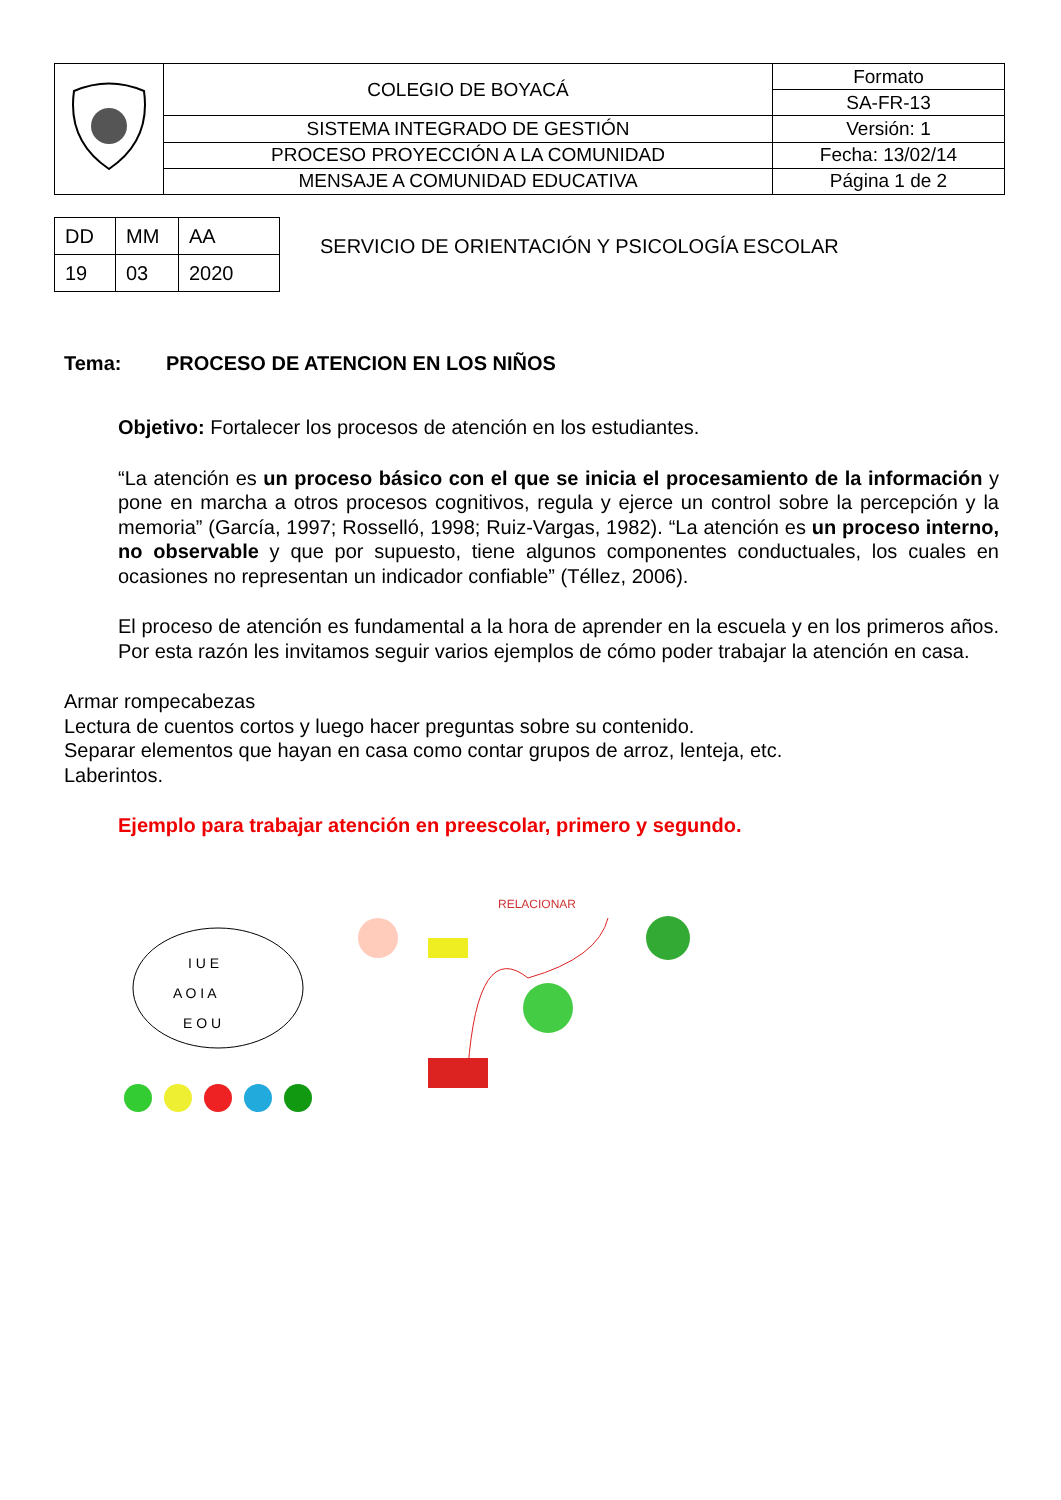| | COLEGIO DE BOYACÁ | Formato |
| | | SA-FR-13 |
| | SISTEMA INTEGRADO DE GESTIÓN | Versión: 1 |
| | PROCESO PROYECCIÓN A LA COMUNIDAD | Fecha: 13/02/14 |
| | MENSAJE A COMUNIDAD EDUCATIVA | Página 1 de 2 |
| DD | MM | AA |
| 19 | 03 | 2020 |
SERVICIO DE ORIENTACIÓN Y PSICOLOGÍA ESCOLAR
Tema: PROCESO DE ATENCION EN LOS NIÑOS
Objetivo: Fortalecer los procesos de atención en los estudiantes.
“La atención es un proceso básico con el que se inicia el procesamiento de la información y pone en marcha a otros procesos cognitivos, regula y ejerce un control sobre la percepción y la memoria” (García, 1997; Rosselló, 1998; Ruiz-Vargas, 1982). “La atención es un proceso interno, no observable y que por supuesto, tiene algunos componentes conductuales, los cuales en ocasiones no representan un indicador confiable” (Téllez, 2006).
El proceso de atención es fundamental a la hora de aprender en la escuela y en los primeros años. Por esta razón les invitamos seguir varios ejemplos de cómo poder trabajar la atención en casa.
Armar rompecabezas
Lectura de cuentos cortos y luego hacer preguntas sobre su contenido.
Separar elementos que hayan en casa como contar grupos de arroz, lenteja, etc.
Laberintos.
Ejemplo para trabajar atención en preescolar, primero y segundo.
I U E
A O I A
E O U
RELACIONAR